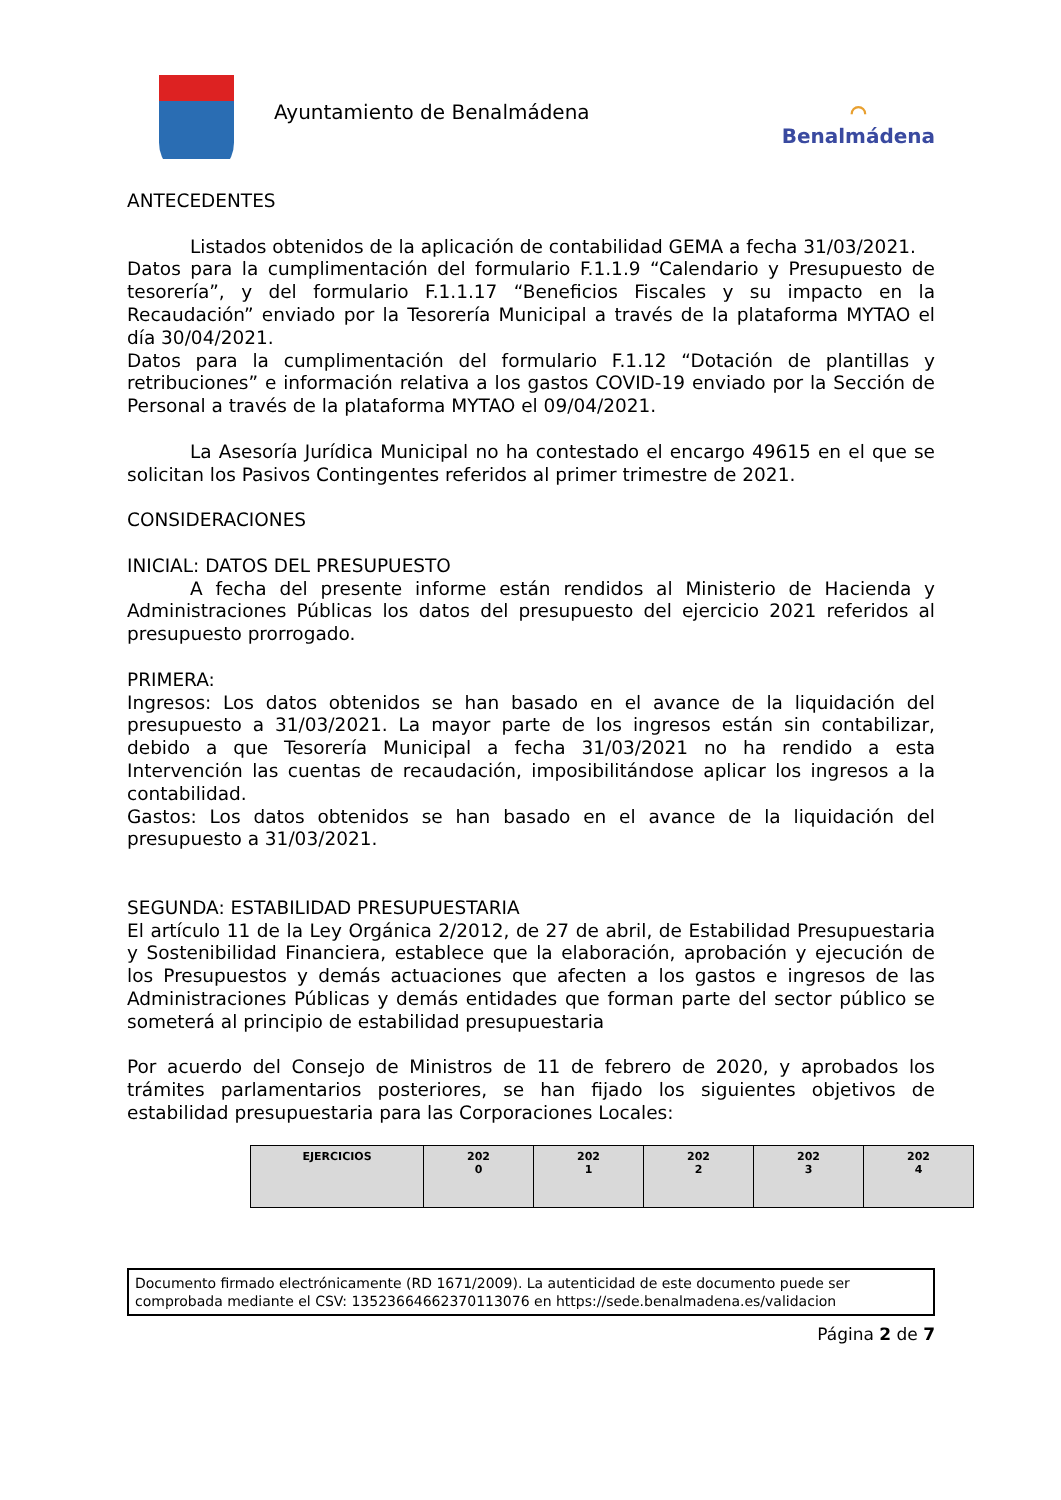Ayuntamiento de Benalmádena
⌒
Benalmádena
ANTECEDENTES
Listados obtenidos de la aplicación de contabilidad GEMA a fecha 31/03/2021.
Datos para la cumplimentación del formulario F.1.1.9 “Calendario y Presupuesto de tesorería”, y del formulario F.1.1.17 “Beneficios Fiscales y su impacto en la Recaudación” enviado por la Tesorería Municipal a través de la plataforma MYTAO el día 30/04/2021.
Datos para la cumplimentación del formulario F.1.12 “Dotación de plantillas y retribuciones” e información relativa a los gastos COVID-19 enviado por la Sección de Personal a través de la plataforma MYTAO el 09/04/2021.
La Asesoría Jurídica Municipal no ha contestado el encargo 49615 en el que se solicitan los Pasivos Contingentes referidos al primer trimestre de 2021.
CONSIDERACIONES
INICIAL: DATOS DEL PRESUPUESTO
A fecha del presente informe están rendidos al Ministerio de Hacienda y Administraciones Públicas los datos del presupuesto del ejercicio 2021 referidos al presupuesto prorrogado.
PRIMERA:
Ingresos: Los datos obtenidos se han basado en el avance de la liquidación del presupuesto a 31/03/2021. La mayor parte de los ingresos están sin contabilizar, debido a que Tesorería Municipal a fecha 31/03/2021 no ha rendido a esta Intervención las cuentas de recaudación, imposibilitándose aplicar los ingresos a la contabilidad.
Gastos: Los datos obtenidos se han basado en el avance de la liquidación del presupuesto a 31/03/2021.
SEGUNDA: ESTABILIDAD PRESUPUESTARIA
El artículo 11 de la Ley Orgánica 2/2012, de 27 de abril, de Estabilidad Presupuestaria y Sostenibilidad Financiera, establece que la elaboración, aprobación y ejecución de los Presupuestos y demás actuaciones que afecten a los gastos e ingresos de las Administraciones Públicas y demás entidades que forman parte del sector público se someterá al principio de estabilidad presupuestaria
Por acuerdo del Consejo de Ministros de 11 de febrero de 2020, y aprobados los trámites parlamentarios posteriores, se han fijado los siguientes objetivos de estabilidad presupuestaria para las Corporaciones Locales:
| EJERCICIOS | 202 0 | 202 1 | 202 2 | 202 3 | 202 4 |
Documento firmado electrónicamente (RD 1671/2009). La autenticidad de este documento puede ser comprobada mediante el CSV: 13523664662370113076 en https://sede.benalmadena.es/validacion
Página 2 de 7